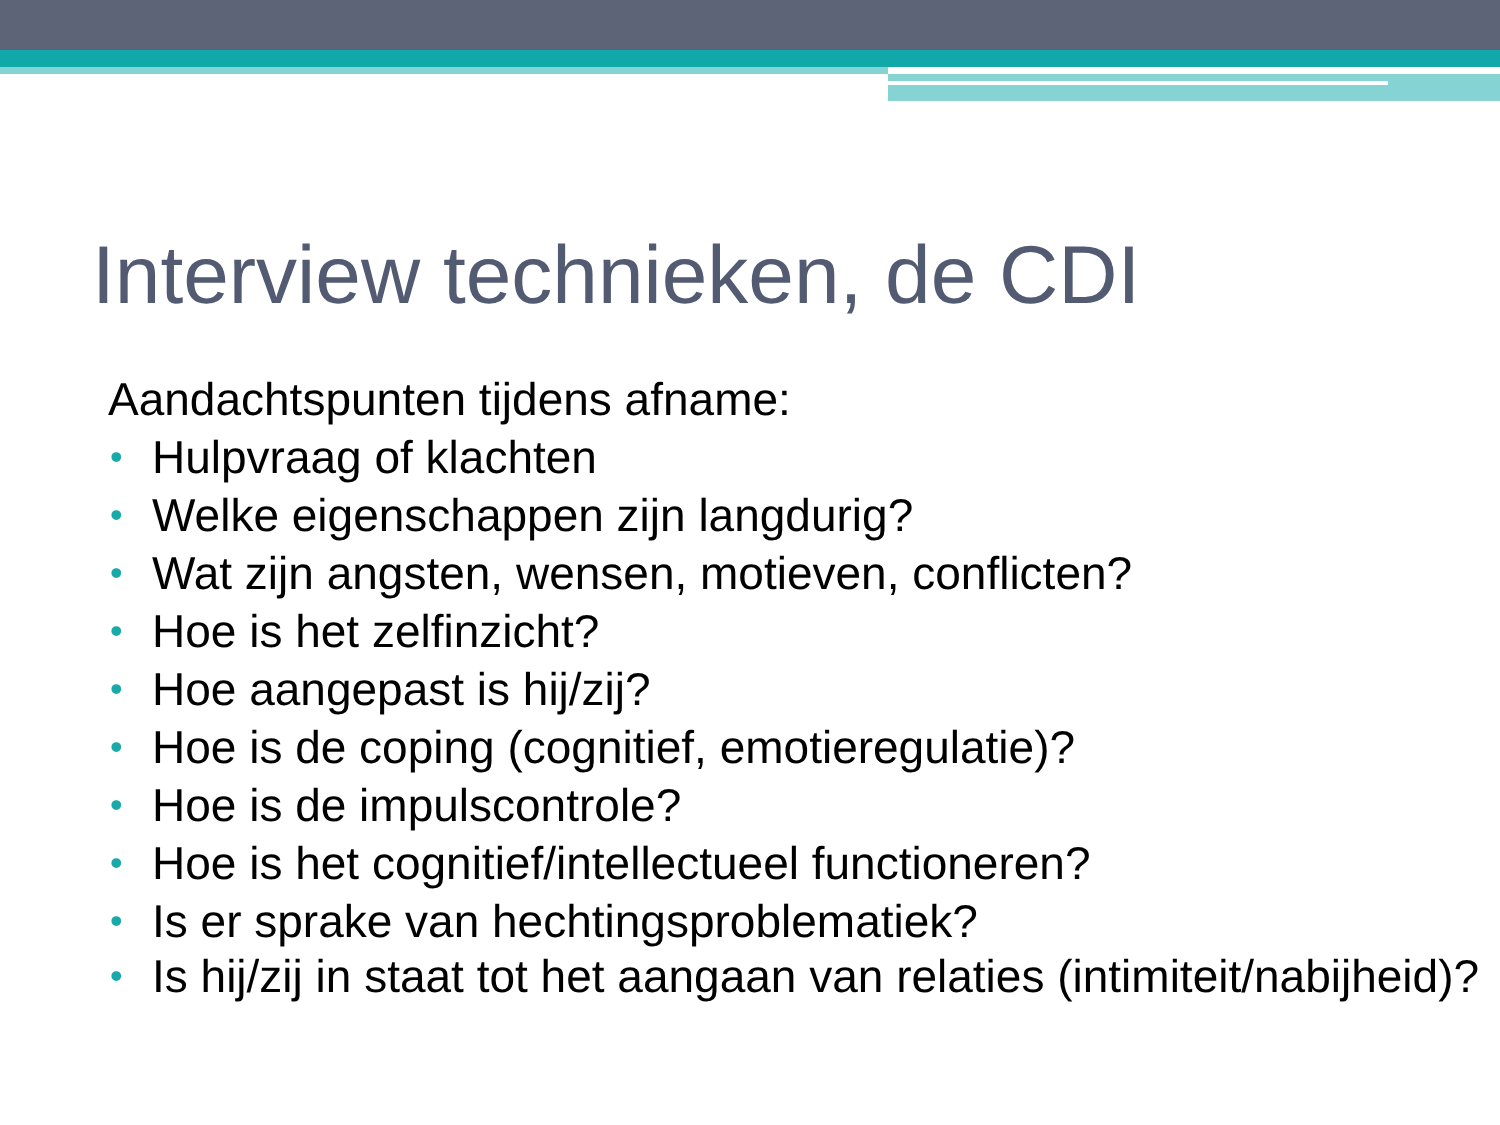Interview technieken, de CDI
Aandachtspunten tijdens afname:
• Hulpvraag of klachten
• Welke eigenschappen zijn langdurig?
• Wat zijn angsten, wensen, motieven, conflicten?
• Hoe is het zelfinzicht?
• Hoe aangepast is hij/zij?
• Hoe is de coping (cognitief, emotieregulatie)?
• Hoe is de impulscontrole?
• Hoe is het cognitief/intellectueel functioneren?
• Is er sprake van hechtingsproblematiek?
• Is hij/zij in staat tot het aangaan van relaties (intimiteit/nabijheid)?